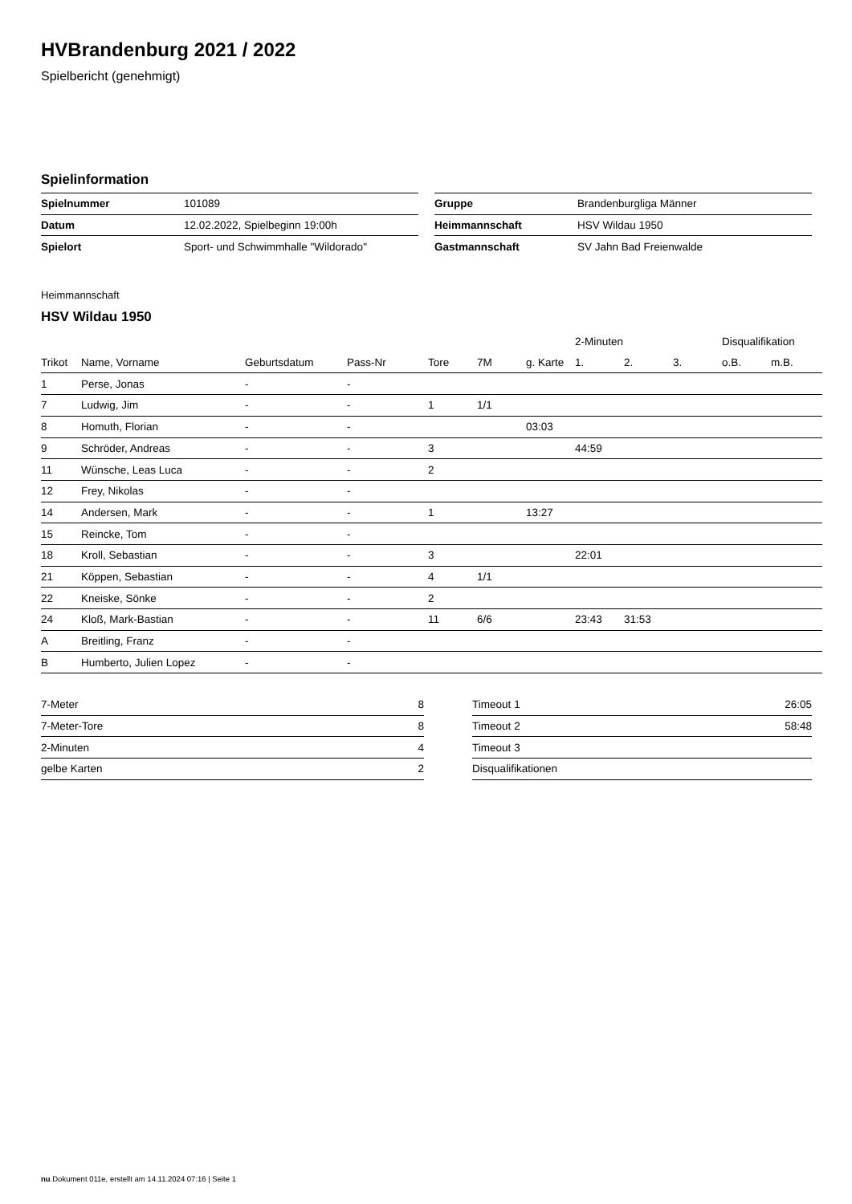HVBrandenburg 2021 / 2022
Spielbericht (genehmigt)
Spielinformation
| Spielnummer | 101089 |
| Datum | 12.02.2022, Spielbeginn 19:00h |
| Spielort | Sport- und Schwimmhalle "Wildorado" |
| Gruppe | Brandenburgliga Männer |
| Heimmannschaft | HSV Wildau 1950 |
| Gastmannschaft | SV Jahn Bad Freienwalde |
Heimmannschaft
HSV Wildau 1950
| | | | | | | | 2-Minuten | | | Disqualifikation | |
| --- | --- | --- | --- | --- | --- | --- | --- | --- | --- | --- | --- |
| Trikot | Name, Vorname | Geburtsdatum | Pass-Nr | Tore | 7M | g. Karte | 1. | 2. | 3. | o.B. | m.B. |
| 1 | Perse, Jonas | - | - | | | | | | | | |
| 7 | Ludwig, Jim | - | - | 1 | 1/1 | | | | | | |
| 8 | Homuth, Florian | - | - | | | 03:03 | | | | | |
| 9 | Schröder, Andreas | - | - | 3 | | | 44:59 | | | | |
| 11 | Wünsche, Leas Luca | - | - | 2 | | | | | | | |
| 12 | Frey, Nikolas | - | - | | | | | | | | |
| 14 | Andersen, Mark | - | - | 1 | | 13:27 | | | | | |
| 15 | Reincke, Tom | - | - | | | | | | | | |
| 18 | Kroll, Sebastian | - | - | 3 | | | 22:01 | | | | |
| 21 | Köppen, Sebastian | - | - | 4 | 1/1 | | | | | | |
| 22 | Kneiske, Sönke | - | - | 2 | | | | | | | |
| 24 | Kloß, Mark-Bastian | - | - | 11 | 6/6 | | 23:43 | 31:53 | | | |
| A | Breitling, Franz | - | - | | | | | | | | |
| B | Humberto, Julien Lopez | - | - | | | | | | | | |
| 7-Meter | 8 |
| 7-Meter-Tore | 8 |
| 2-Minuten | 4 |
| gelbe Karten | 2 |
| Timeout 1 | 26:05 |
| Timeout 2 | 58:48 |
| Timeout 3 | |
| Disqualifikationen | |
nu.Dokument 011e, erstellt am 14.11.2024 07:16 | Seite 1